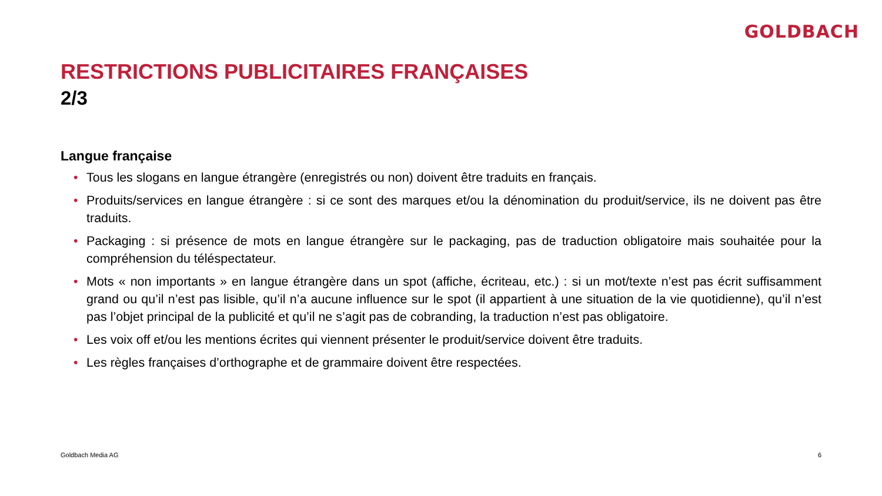GOLDBACH
RESTRICTIONS PUBLICITAIRES FRANÇAISES
2/3
Langue française
• Tous les slogans en langue étrangère (enregistrés ou non) doivent être traduits en français.
• Produits/services en langue étrangère : si ce sont des marques et/ou la dénomination du produit/service, ils ne doivent pas être traduits.
• Packaging : si présence de mots en langue étrangère sur le packaging, pas de traduction obligatoire mais souhaitée pour la compréhension du téléspectateur.
• Mots « non importants » en langue étrangère dans un spot (affiche, écriteau, etc.) : si un mot/texte n’est pas écrit suffisamment grand ou qu’il n’est pas lisible, qu’il n’a aucune influence sur le spot (il appartient à une situation de la vie quotidienne), qu’il n’est pas l’objet principal de la publicité et qu’il ne s’agit pas de cobranding, la traduction n’est pas obligatoire.
• Les voix off et/ou les mentions écrites qui viennent présenter le produit/service doivent être traduits.
• Les règles françaises d’orthographe et de grammaire doivent être respectées.
Goldbach Media AG 6